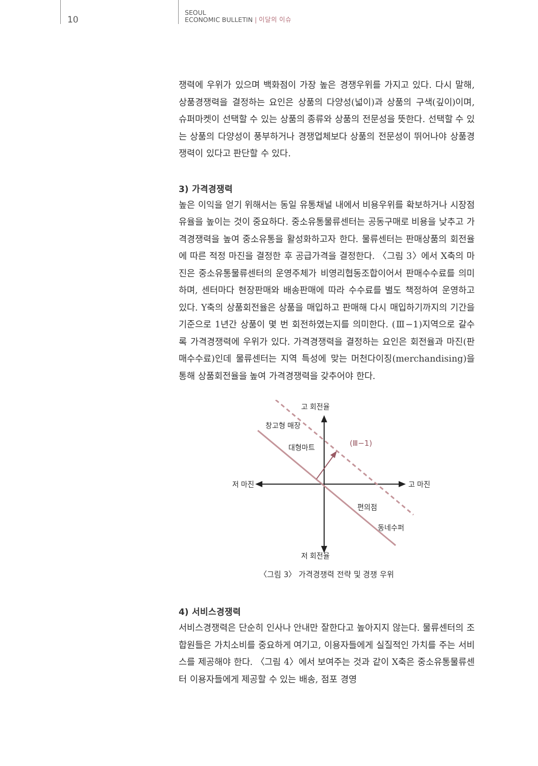10
SEOUL
ECONOMIC BULLETIN | 이달의 이슈
쟁력에 우위가 있으며 백화점이 가장 높은 경쟁우위를 가지고 있다. 다시 말해, 상품경쟁력을 결정하는 요인은 상품의 다양성(넓이)과 상품의 구색(깊이)이며, 슈퍼마켓이 선택할 수 있는 상품의 종류와 상품의 전문성을 뜻한다. 선택할 수 있는 상품의 다양성이 풍부하거나 경쟁업체보다 상품의 전문성이 뛰어나야 상품경쟁력이 있다고 판단할 수 있다.
3) 가격경쟁력
높은 이익을 얻기 위해서는 동일 유통채널 내에서 비용우위를 확보하거나 시장점유율을 높이는 것이 중요하다. 중소유통물류센터는 공동구매로 비용을 낮추고 가격경쟁력을 높여 중소유통을 활성화하고자 한다. 물류센터는 판매상품의 회전율에 따른 적정 마진을 결정한 후 공급가격을 결정한다. 〈그림 3〉에서 X축의 마진은 중소유통물류센터의 운영주체가 비영리협동조합이어서 판매수수료를 의미하며, 센터마다 현장판매와 배송판매에 따라 수수료를 별도 책정하여 운영하고 있다. Y축의 상품회전율은 상품을 매입하고 판매해 다시 매입하기까지의 기간을 기준으로 1년간 상품이 몇 번 회전하였는지를 의미한다. (Ⅲ−1)지역으로 갈수록 가격경쟁력에 우위가 있다. 가격경쟁력을 결정하는 요인은 회전율과 마진(판매수수료)인데 물류센터는 지역 특성에 맞는 머천다이징(merchandising)을 통해 상품회전율을 높여 가격경쟁력을 갖추어야 한다.
고 회전율
저 회전율
저 마진
고 마진
창고형 매장
대형마트
(Ⅲ−1)
편의점
동네수퍼
〈그림 3〉 가격경쟁력 전략 및 경쟁 우위
4) 서비스경쟁력
서비스경쟁력은 단순히 인사나 안내만 잘한다고 높아지지 않는다. 물류센터의 조합원들은 가치소비를 중요하게 여기고, 이용자들에게 실질적인 가치를 주는 서비스를 제공해야 한다. 〈그림 4〉에서 보여주는 것과 같이 X축은 중소유통물류센터 이용자들에게 제공할 수 있는 배송, 점포 경영